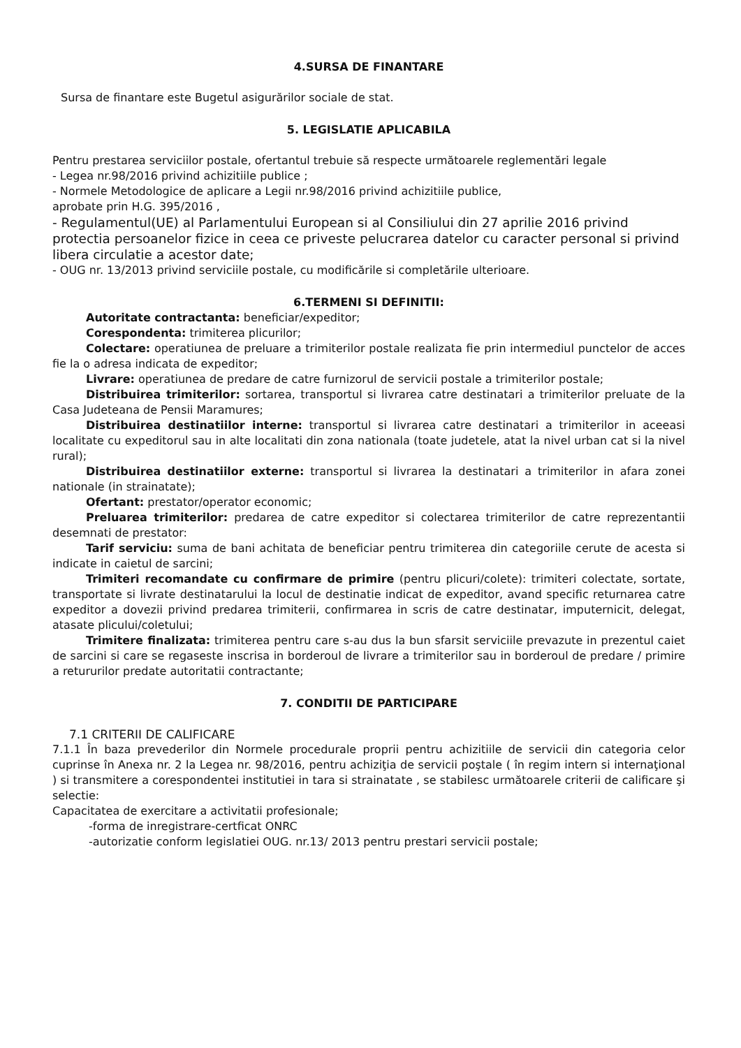4.SURSA DE FINANTARE
Sursa de finantare este Bugetul asigurărilor sociale de stat.
5. LEGISLATIE APLICABILA
Pentru prestarea serviciilor postale, ofertantul trebuie să respecte următoarele reglementări legale
- Legea nr.98/2016 privind achizitiile publice ;
- Normele Metodologice de aplicare a Legii nr.98/2016 privind achizitiile publice,
aprobate prin H.G. 395/2016 ,
- Regulamentul(UE) al Parlamentului European si al Consiliului din 27 aprilie 2016 privind protectia persoanelor fizice in ceea ce priveste pelucrarea datelor cu caracter personal si privind libera circulatie a acestor date;
- OUG nr. 13/2013 privind serviciile postale, cu modificările si completările ulterioare.
6.TERMENI SI DEFINITII:
Autoritate contractanta: beneficiar/expeditor;
Corespondenta: trimiterea plicurilor;
Colectare: operatiunea de preluare a trimiterilor postale realizata fie prin intermediul punctelor de acces fie la o adresa indicata de expeditor;
Livrare: operatiunea de predare de catre furnizorul de servicii postale a trimiterilor postale;
Distribuirea trimiterilor: sortarea, transportul si livrarea catre destinatari a trimiterilor preluate de la Casa Judeteana de Pensii Maramures;
Distribuirea destinatiilor interne: transportul si livrarea catre destinatari a trimiterilor in aceeasi localitate cu expeditorul sau in alte localitati din zona nationala (toate judetele, atat la nivel urban cat si la nivel rural);
Distribuirea destinatiilor externe: transportul si livrarea la destinatari a trimiterilor in afara zonei nationale (in strainatate);
Ofertant: prestator/operator economic;
Preluarea trimiterilor: predarea de catre expeditor si colectarea trimiterilor de catre reprezentantii desemnati de prestator:
Tarif serviciu: suma de bani achitata de beneficiar pentru trimiterea din categoriile cerute de acesta si indicate in caietul de sarcini;
Trimiteri recomandate cu confirmare de primire (pentru plicuri/colete): trimiteri colectate, sortate, transportate si livrate destinatarului la locul de destinatie indicat de expeditor, avand specific returnarea catre expeditor a dovezii privind predarea trimiterii, confirmarea in scris de catre destinatar, imputernicit, delegat, atasate plicului/coletului;
Trimitere finalizata: trimiterea pentru care s-au dus la bun sfarsit serviciile prevazute in prezentul caiet de sarcini si care se regaseste inscrisa in borderoul de livrare a trimiterilor sau in borderoul de predare / primire a retururilor predate autoritatii contractante;
7. CONDITII DE PARTICIPARE
7.1 CRITERII DE CALIFICARE
7.1.1 În baza prevederilor din Normele procedurale proprii pentru achizitiile de servicii din categoria celor cuprinse în Anexa nr. 2 la Legea nr. 98/2016, pentru achiziţia de servicii poştale ( în regim intern si internaţional ) si transmitere a corespondentei institutiei in tara si strainatate , se stabilesc următoarele criterii de calificare şi selectie:
Capacitatea de exercitare a activitatii profesionale;
-forma de inregistrare-certficat ONRC
-autorizatie conform legislatiei OUG. nr.13/ 2013 pentru prestari servicii postale;